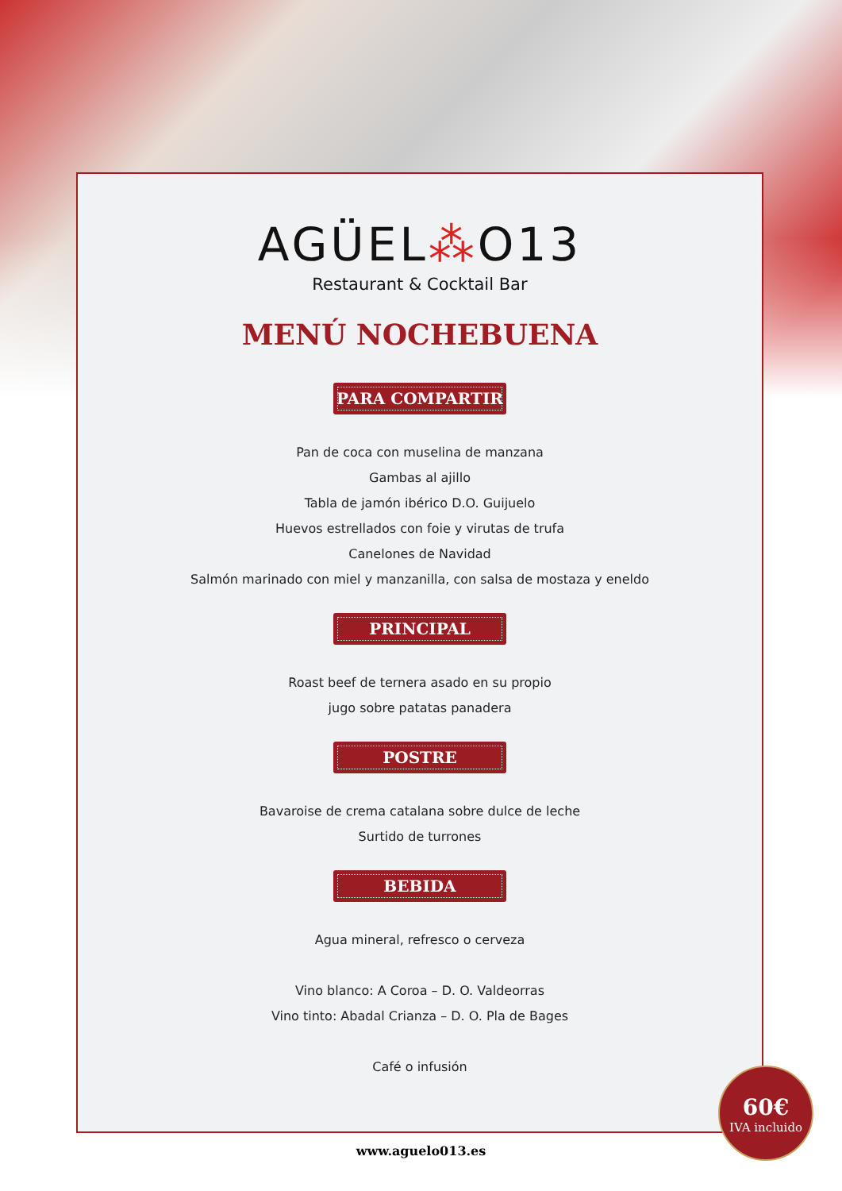AGÜEL⁂O13
Restaurant & Cocktail Bar
MENÚ NOCHEBUENA
PARA COMPARTIR
Pan de coca con muselina de manzana
Gambas al ajillo
Tabla de jamón ibérico D.O. Guijuelo
Huevos estrellados con foie y virutas de trufa
Canelones de Navidad
Salmón marinado con miel y manzanilla, con salsa de mostaza y eneldo
PRINCIPAL
Roast beef de ternera asado en su propio
jugo sobre patatas panadera
POSTRE
Bavaroise de crema catalana sobre dulce de leche
Surtido de turrones
BEBIDA
Agua mineral, refresco o cerveza
Vino blanco: A Coroa – D. O. Valdeorras
Vino tinto: Abadal Crianza – D. O. Pla de Bages
Café o infusión
60€
IVA incluido
www.aguelo013.es